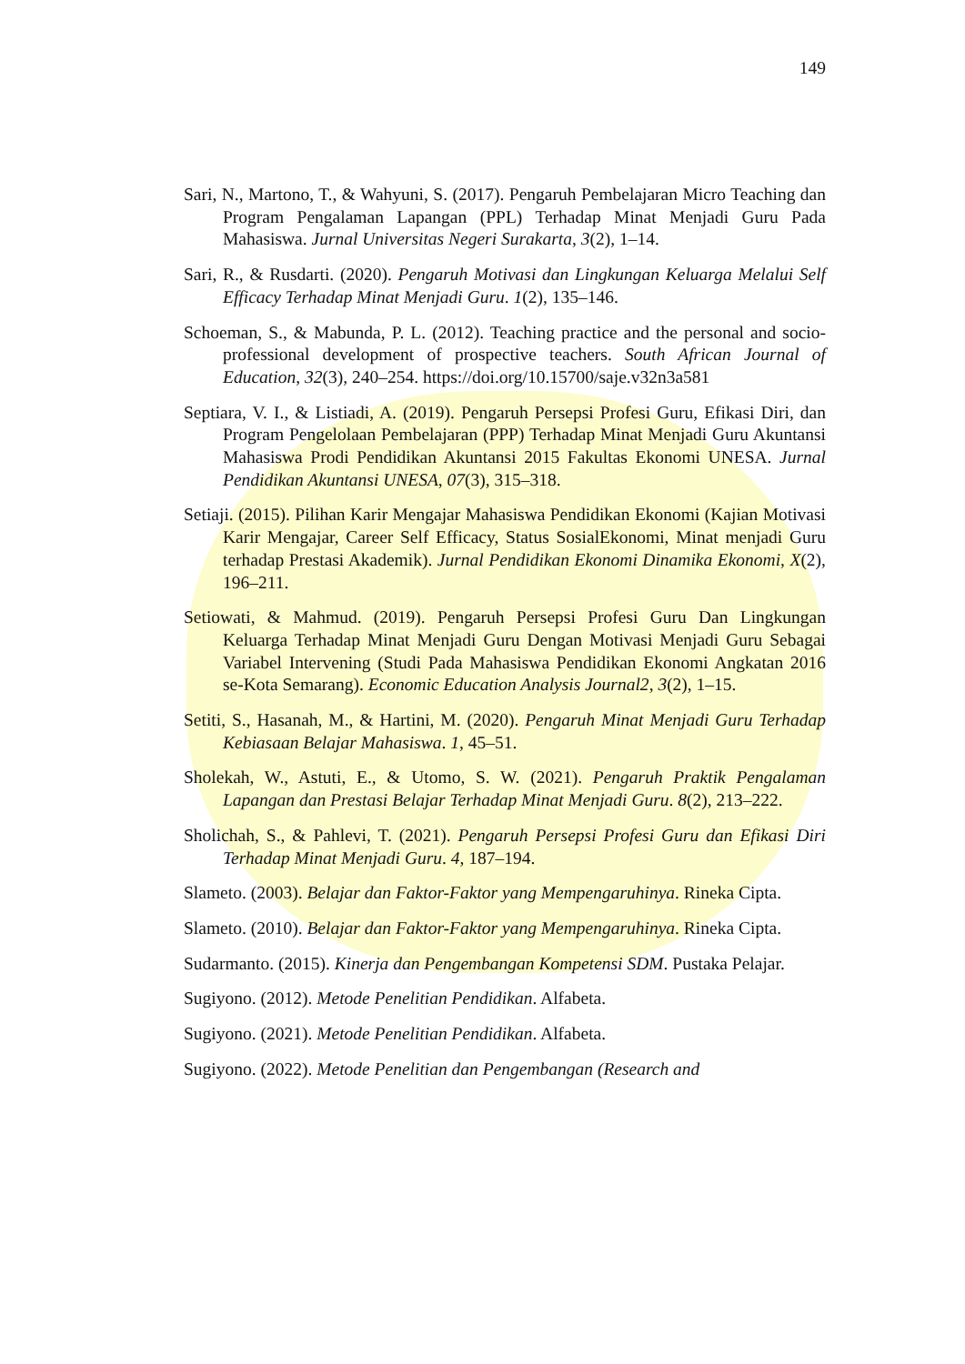149
Sari, N., Martono, T., & Wahyuni, S. (2017). Pengaruh Pembelajaran Micro Teaching dan Program Pengalaman Lapangan (PPL) Terhadap Minat Menjadi Guru Pada Mahasiswa. Jurnal Universitas Negeri Surakarta, 3(2), 1–14.
Sari, R., & Rusdarti. (2020). Pengaruh Motivasi dan Lingkungan Keluarga Melalui Self Efficacy Terhadap Minat Menjadi Guru. 1(2), 135–146.
Schoeman, S., & Mabunda, P. L. (2012). Teaching practice and the personal and socio-professional development of prospective teachers. South African Journal of Education, 32(3), 240–254. https://doi.org/10.15700/saje.v32n3a581
Septiara, V. I., & Listiadi, A. (2019). Pengaruh Persepsi Profesi Guru, Efikasi Diri, dan Program Pengelolaan Pembelajaran (PPP) Terhadap Minat Menjadi Guru Akuntansi Mahasiswa Prodi Pendidikan Akuntansi 2015 Fakultas Ekonomi UNESA. Jurnal Pendidikan Akuntansi UNESA, 07(3), 315–318.
Setiaji. (2015). Pilihan Karir Mengajar Mahasiswa Pendidikan Ekonomi (Kajian Motivasi Karir Mengajar, Career Self Efficacy, Status SosialEkonomi, Minat menjadi Guru terhadap Prestasi Akademik). Jurnal Pendidikan Ekonomi Dinamika Ekonomi, X(2), 196–211.
Setiowati, & Mahmud. (2019). Pengaruh Persepsi Profesi Guru Dan Lingkungan Keluarga Terhadap Minat Menjadi Guru Dengan Motivasi Menjadi Guru Sebagai Variabel Intervening (Studi Pada Mahasiswa Pendidikan Ekonomi Angkatan 2016 se-Kota Semarang). Economic Education Analysis Journal2, 3(2), 1–15.
Setiti, S., Hasanah, M., & Hartini, M. (2020). Pengaruh Minat Menjadi Guru Terhadap Kebiasaan Belajar Mahasiswa. 1, 45–51.
Sholekah, W., Astuti, E., & Utomo, S. W. (2021). Pengaruh Praktik Pengalaman Lapangan dan Prestasi Belajar Terhadap Minat Menjadi Guru. 8(2), 213–222.
Sholichah, S., & Pahlevi, T. (2021). Pengaruh Persepsi Profesi Guru dan Efikasi Diri Terhadap Minat Menjadi Guru. 4, 187–194.
Slameto. (2003). Belajar dan Faktor-Faktor yang Mempengaruhinya. Rineka Cipta.
Slameto. (2010). Belajar dan Faktor-Faktor yang Mempengaruhinya. Rineka Cipta.
Sudarmanto. (2015). Kinerja dan Pengembangan Kompetensi SDM. Pustaka Pelajar.
Sugiyono. (2012). Metode Penelitian Pendidikan. Alfabeta.
Sugiyono. (2021). Metode Penelitian Pendidikan. Alfabeta.
Sugiyono. (2022). Metode Penelitian dan Pengembangan (Research and